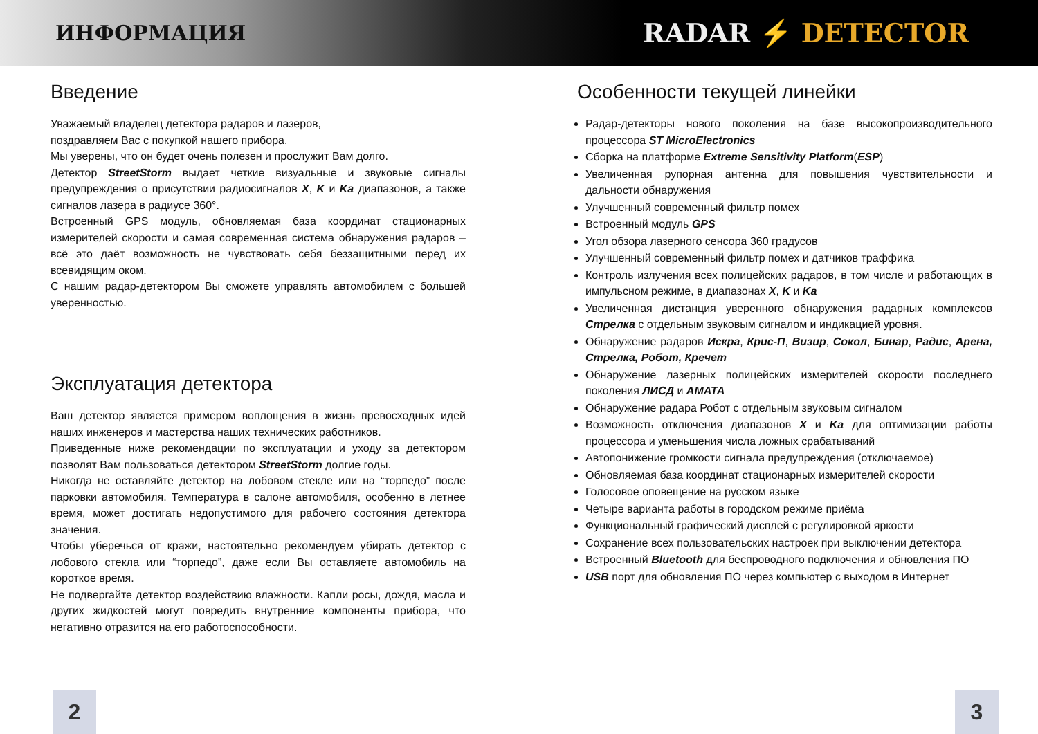ИНФОРМАЦИЯ
RADAR ⚡ DETECTOR
Введение
Уважаемый владелец детектора радаров и лазеров,
поздравляем Вас с покупкой нашего прибора.
Мы уверены, что он будет очень полезен и прослужит Вам долго.
Детектор StreetStorm выдает четкие визуальные и звуковые сигналы предупреждения о присутствии радиосигналов X, K и Ka диапазонов, а также сигналов лазера в радиусе 360°.
Встроенный GPS модуль, обновляемая база координат стационарных измерителей скорости и самая современная система обнаружения радаров – всё это даёт возможность не чувствовать себя беззащитными перед их всевидящим оком.
С нашим радар-детектором Вы сможете управлять автомобилем с большей уверенностью.
Эксплуатация детектора
Ваш детектор является примером воплощения в жизнь превосходных идей наших инженеров и мастерства наших технических работников.
Приведенные ниже рекомендации по эксплуатации и уходу за детектором позволят Вам пользоваться детектором StreetStorm долгие годы.
Никогда не оставляйте детектор на лобовом стекле или на “торпедо” после парковки автомобиля. Температура в салоне автомобиля, особенно в летнее время, может достигать недопустимого для рабочего состояния детектора значения.
Чтобы уберечься от кражи, настоятельно рекомендуем убирать детектор с лобового стекла или “торпедо”, даже если Вы оставляете автомобиль на короткое время.
Не подвергайте детектор воздействию влажности. Капли росы, дождя, масла и других жидкостей могут повредить внутренние компоненты прибора, что негативно отразится на его работоспособности.
Особенности текущей линейки
Радар-детекторы нового поколения на базе высокопроизводительного процессора ST MicroElectronics
Сборка на платформе Extreme Sensitivity Platform(ESP)
Увеличенная рупорная антенна для повышения чувствительности и дальности обнаружения
Улучшенный современный фильтр помех
Встроенный модуль GPS
Угол обзора лазерного сенсора 360 градусов
Улучшенный современный фильтр помех и датчиков траффика
Контроль излучения всех полицейских радаров, в том числе и работающих в импульсном режиме, в диапазонах X, K и Ka
Увеличенная дистанция уверенного обнаружения радарных комплексов Стрелка с отдельным звуковым сигналом и индикацией уровня.
Обнаружение радаров Искра, Крис-П, Визир, Сокол, Бинар, Радис, Арена, Стрелка, Робот, Кречет
Обнаружение лазерных полицейских измерителей скорости последнего поколения ЛИСД и AMATA
Обнаружение радара Робот с отдельным звуковым сигналом
Возможность отключения диапазонов X и Ka для оптимизации работы процессора и уменьшения числа ложных срабатываний
Автопонижение громкости сигнала предупреждения (отключаемое)
Обновляемая база координат стационарных измерителей скорости
Голосовое оповещение на русском языке
Четыре варианта работы в городском режиме приёма
Функциональный графический дисплей с регулировкой яркости
Сохранение всех пользовательских настроек при выключении детектора
Встроенный Bluetooth для беспроводного подключения и обновления ПО
USB порт для обновления ПО через компьютер с выходом в Интернет
2 3